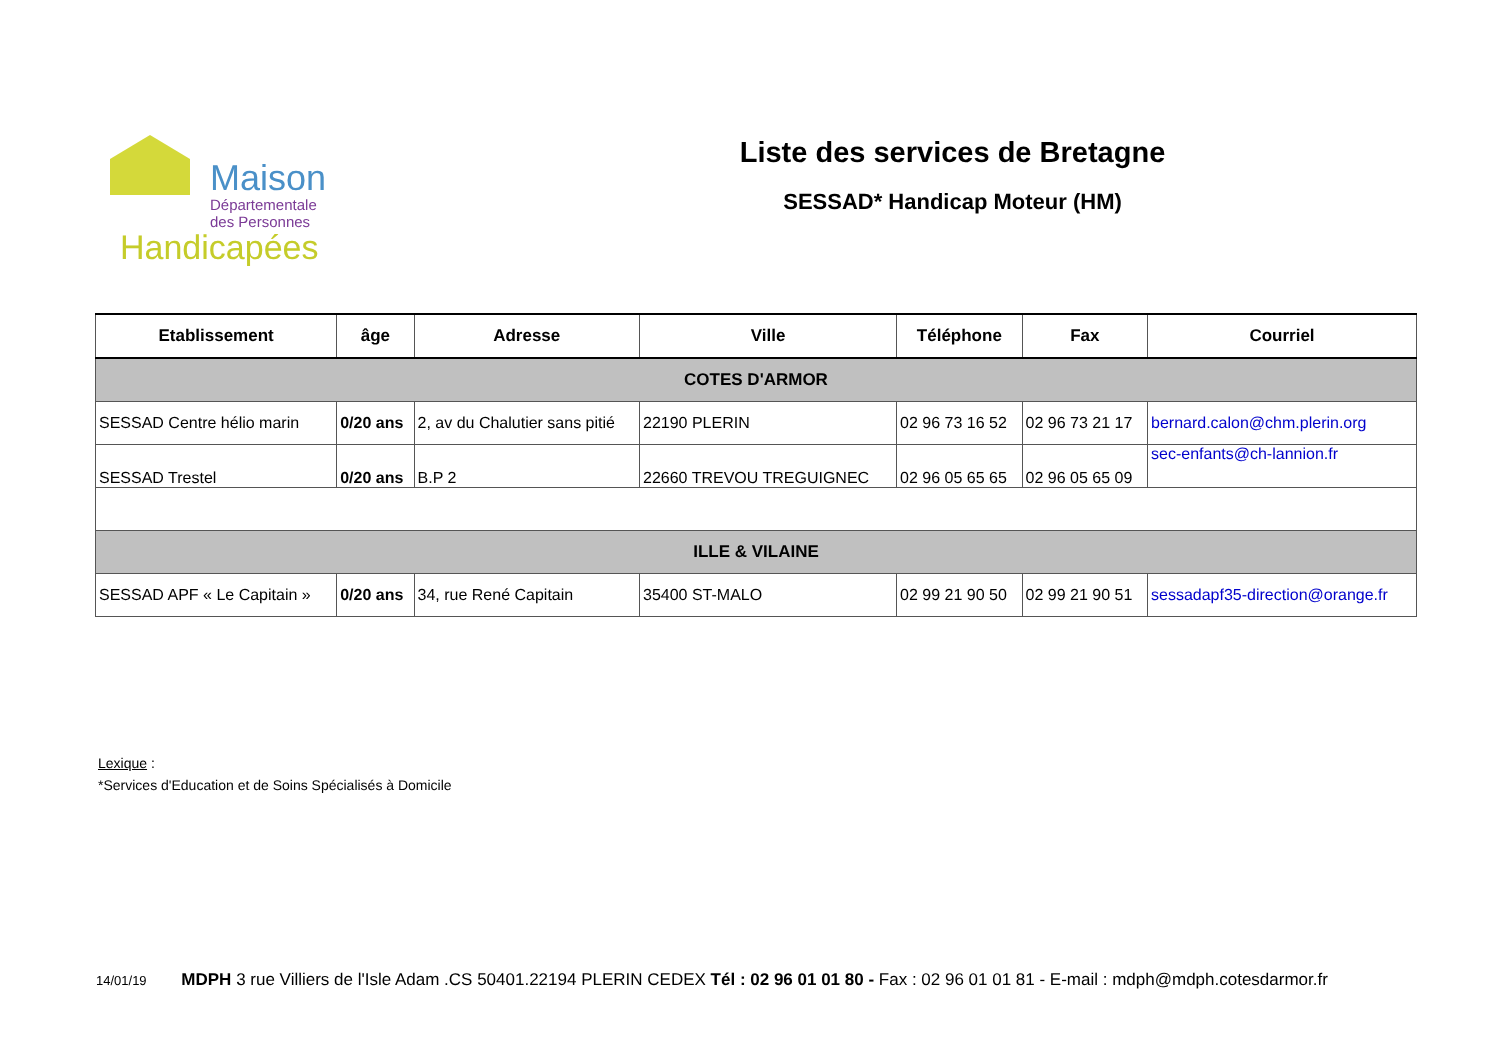Maison
Départementale
des Personnes
Handicapées
Liste des services de Bretagne
SESSAD* Handicap Moteur (HM)
| Etablissement | âge | Adresse | Ville | Téléphone | Fax | Courriel |
| --- | --- | --- | --- | --- | --- | --- |
| COTES D'ARMOR | | | | | | |
| SESSAD Centre hélio marin | 0/20 ans | 2, av du Chalutier sans pitié | 22190 PLERIN | 02 96 73 16 52 | 02 96 73 21 17 | bernard.calon@chm.plerin.org |
| SESSAD Trestel | 0/20 ans | B.P 2 | 22660 TREVOU TREGUIGNEC | 02 96 05 65 65 | 02 96 05 65 09 | sec-enfants@ch-lannion.fr |
| ILLE & VILAINE | | | | | | |
| SESSAD APF « Le Capitain » | 0/20 ans | 34, rue René Capitain | 35400 ST-MALO | 02 99 21 90 50 | 02 99 21 90 51 | sessadapf35-direction@orange.fr |
Lexique :
*Services d'Education et de Soins Spécialisés à Domicile
14/01/19 MDPH 3 rue Villiers de l'Isle Adam .CS 50401.22194 PLERIN CEDEX Tél : 02 96 01 01 80 - Fax : 02 96 01 01 81 - E-mail : mdph@mdph.cotesdarmor.fr